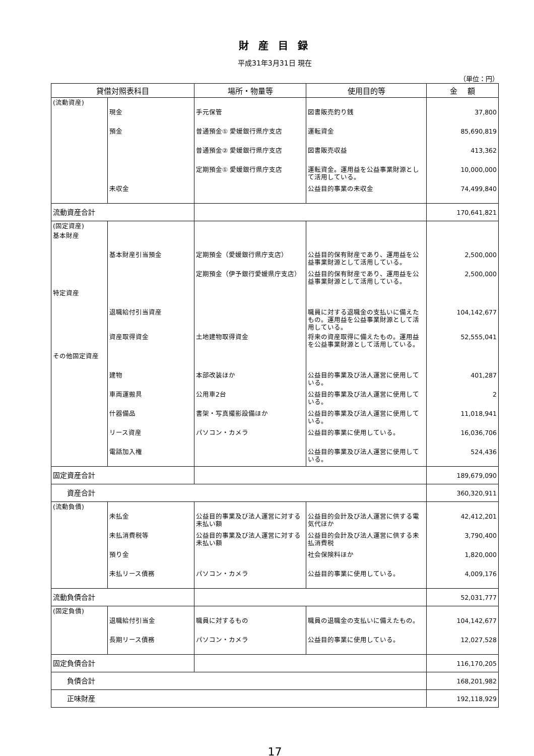財 産 目 録
平成31年3月31日 現在
（単位：円）
| 貸借対照表科目 | | 場所・物量等 | 使用目的等 | 金 額 |
| --- | --- | --- | --- | --- |
| (流動資産) | | | | |
| | 現金 | 手元保管 | 図書販売釣り銭 | 37,800 |
| | 預金 | 普通預金① 愛媛銀行県庁支店 | 運転資金 | 85,690,819 |
| | | 普通預金② 愛媛銀行県庁支店 | 図書販売収益 | 413,362 |
| | | 定期預金① 愛媛銀行県庁支店 | 運転資金。運用益を公益事業財源として活用している。 | 10,000,000 |
| | 未収金 | | 公益目的事業の未収金 | 74,499,840 |
| 流動資産合計 | | | | 170,641,821 |
| (固定資産) | | | | |
| 基本財産 | | | | |
| | 基本財産引当預金 | 定期預金（愛媛銀行県庁支店） | 公益目的保有財産であり、運用益を公益事業財源として活用している。 | 2,500,000 |
| | | 定期預金（伊予銀行愛媛県庁支店） | 公益目的保有財産であり、運用益を公益事業財源として活用している。 | 2,500,000 |
| 特定資産 | | | | |
| | 退職給付引当資産 | | 職員に対する退職金の支払いに備えたもの。運用益を公益事業財源として活用している。 | 104,142,677 |
| | 資産取得資金 | 土地建物取得資金 | 将来の資産取得に備えたもの。運用益を公益事業財源として活用している。 | 52,555,041 |
| その他固定資産 | | | | |
| | 建物 | 本部改装ほか | 公益目的事業及び法人運営に使用している。 | 401,287 |
| | 車両運搬具 | 公用車2台 | 公益目的事業及び法人運営に使用している。 | 2 |
| | 什器備品 | 書架・写真撮影設備ほか | 公益目的事業及び法人運営に使用している。 | 11,018,941 |
| | リース資産 | パソコン・カメラ | 公益目的事業に使用している。 | 16,036,706 |
| | 電話加入権 | | 公益目的事業及び法人運営に使用している。 | 524,436 |
| 固定資産合計 | | | | 189,679,090 |
| 資産合計 | | | | 360,320,911 |
| (流動負債) | | | | |
| | 未払金 | 公益目的事業及び法人運営に対する未払い額 | 公益目的会計及び法人運営に供する電気代ほか | 42,412,201 |
| | 未払消費税等 | 公益目的事業及び法人運営に対する未払い額 | 公益目的会計及び法人運営に供する未払消費税 | 3,790,400 |
| | 預り金 | | 社会保険料ほか | 1,820,000 |
| | 未払リース債務 | パソコン・カメラ | 公益目的事業に使用している。 | 4,009,176 |
| 流動負債合計 | | | | 52,031,777 |
| (固定負債) | | | | |
| | 退職給付引当金 | 職員に対するもの | 職員の退職金の支払いに備えたもの。 | 104,142,677 |
| | 長期リース債務 | パソコン・カメラ | 公益目的事業に使用している。 | 12,027,528 |
| 固定負債合計 | | | | 116,170,205 |
| 負債合計 | | | | 168,201,982 |
| 正味財産 | | | | 192,118,929 |
17